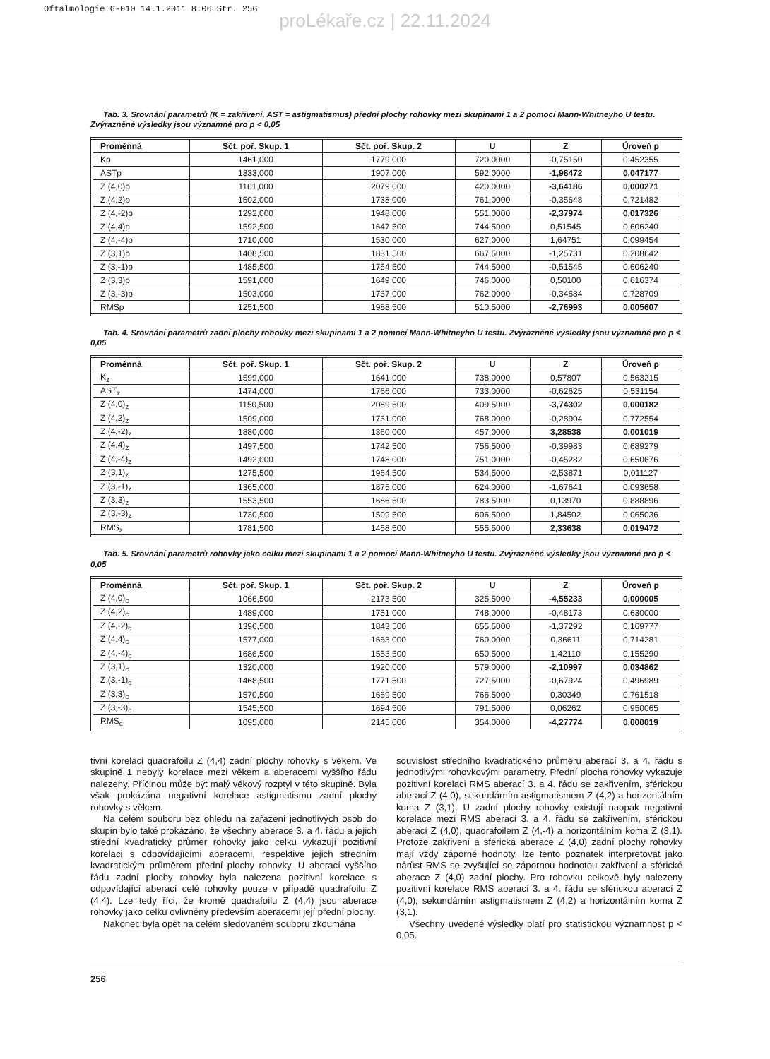Oftalmologie 6-010 14.1.2011 8:06 Str. 256
proLékaře.cz | 22.11.2024
Tab. 3. Srovnání parametrů (K = zakřivení, AST = astigmatismus) přední plochy rohovky mezi skupinami 1 a 2 pomocí Mann-Whitneyho U testu. Zvýrazněné výsledky jsou významné pro p < 0,05
| Proměnná | Sčt. poř. Skup. 1 | Sčt. poř. Skup. 2 | U | Z | Úroveň p |
| --- | --- | --- | --- | --- | --- |
| Kp | 1461,000 | 1779,000 | 720,0000 | -0,75150 | 0,452355 |
| ASTp | 1333,000 | 1907,000 | 592,0000 | -1,98472 | 0,047177 |
| Z (4,0)p | 1161,000 | 2079,000 | 420,0000 | -3,64186 | 0,000271 |
| Z (4,2)p | 1502,000 | 1738,000 | 761,0000 | -0,35648 | 0,721482 |
| Z (4,-2)p | 1292,000 | 1948,000 | 551,0000 | -2,37974 | 0,017326 |
| Z (4,4)p | 1592,500 | 1647,500 | 744,5000 | 0,51545 | 0,606240 |
| Z (4,-4)p | 1710,000 | 1530,000 | 627,0000 | 1,64751 | 0,099454 |
| Z (3,1)p | 1408,500 | 1831,500 | 667,5000 | -1,25731 | 0,208642 |
| Z (3,-1)p | 1485,500 | 1754,500 | 744,5000 | -0,51545 | 0,606240 |
| Z (3,3)p | 1591,000 | 1649,000 | 746,0000 | 0,50100 | 0,616374 |
| Z (3,-3)p | 1503,000 | 1737,000 | 762,0000 | -0,34684 | 0,728709 |
| RMSp | 1251,500 | 1988,500 | 510,5000 | -2,76993 | 0,005607 |
Tab. 4. Srovnání parametrů zadní plochy rohovky mezi skupinami 1 a 2 pomocí Mann-Whitneyho U testu. Zvýrazněné výsledky jsou významné pro p < 0,05
| Proměnná | Sčt. poř. Skup. 1 | Sčt. poř. Skup. 2 | U | Z | Úroveň p |
| --- | --- | --- | --- | --- | --- |
| K<sub>z</sub> | 1599,000 | 1641,000 | 738,0000 | 0,57807 | 0,563215 |
| AST<sub>z</sub> | 1474,000 | 1766,000 | 733,0000 | -0,62625 | 0,531154 |
| Z (4,0)<sub>z</sub> | 1150,500 | 2089,500 | 409,5000 | -3,74302 | 0,000182 |
| Z (4,2)<sub>z</sub> | 1509,000 | 1731,000 | 768,0000 | -0,28904 | 0,772554 |
| Z (4,-2)<sub>z</sub> | 1880,000 | 1360,000 | 457,0000 | 3,28538 | 0,001019 |
| Z (4,4)<sub>z</sub> | 1497,500 | 1742,500 | 756,5000 | -0,39983 | 0,689279 |
| Z (4,-4)<sub>z</sub> | 1492,000 | 1748,000 | 751,0000 | -0,45282 | 0,650676 |
| Z (3,1)<sub>z</sub> | 1275,500 | 1964,500 | 534,5000 | -2,53871 | 0,011127 |
| Z (3,-1)<sub>z</sub> | 1365,000 | 1875,000 | 624,0000 | -1,67641 | 0,093658 |
| Z (3,3)<sub>z</sub> | 1553,500 | 1686,500 | 783,5000 | 0,13970 | 0,888896 |
| Z (3,-3)<sub>z</sub> | 1730,500 | 1509,500 | 606,5000 | 1,84502 | 0,065036 |
| RMS<sub>z</sub> | 1781,500 | 1458,500 | 555,5000 | 2,33638 | 0,019472 |
Tab. 5. Srovnání parametrů rohovky jako celku mezi skupinami 1 a 2 pomocí Mann-Whitneyho U testu. Zvýrazněné výsledky jsou významné pro p < 0,05
| Proměnná | Sčt. poř. Skup. 1 | Sčt. poř. Skup. 2 | U | Z | Úroveň p |
| --- | --- | --- | --- | --- | --- |
| Z (4,0)<sub>c</sub> | 1066,500 | 2173,500 | 325,5000 | -4,55233 | 0,000005 |
| Z (4,2)<sub>c</sub> | 1489,000 | 1751,000 | 748,0000 | -0,48173 | 0,630000 |
| Z (4,-2)<sub>c</sub> | 1396,500 | 1843,500 | 655,5000 | -1,37292 | 0,169777 |
| Z (4,4)<sub>c</sub> | 1577,000 | 1663,000 | 760,0000 | 0,36611 | 0,714281 |
| Z (4,-4)<sub>c</sub> | 1686,500 | 1553,500 | 650,5000 | 1,42110 | 0,155290 |
| Z (3,1)<sub>c</sub> | 1320,000 | 1920,000 | 579,0000 | -2,10997 | 0,034862 |
| Z (3,-1)<sub>c</sub> | 1468,500 | 1771,500 | 727,5000 | -0,67924 | 0,496989 |
| Z (3,3)<sub>c</sub> | 1570,500 | 1669,500 | 766,5000 | 0,30349 | 0,761518 |
| Z (3,-3)<sub>c</sub> | 1545,500 | 1694,500 | 791,5000 | 0,06262 | 0,950065 |
| RMS<sub>c</sub> | 1095,000 | 2145,000 | 354,0000 | -4,27774 | 0,000019 |
tivní korelaci quadrafoilu Z (4,4) zadní plochy rohovky s věkem. Ve skupině 1 nebyly korelace mezi věkem a aberacemi vyššího řádu nalezeny. Příčinou může být malý věkový rozptyl v této skupině. Byla však prokázána negativní korelace astigmatismu zadní plochy rohovky s věkem.
Na celém souboru bez ohledu na zařazení jednotlivých osob do skupin bylo také prokázáno, že všechny aberace 3. a 4. řádu a jejich střední kvadratický průměr rohovky jako celku vykazují pozitivní korelaci s odpovídajícími aberacemi, respektive jejich středním kvadratickým průměrem přední plochy rohovky. U aberací vyššího řádu zadní plochy rohovky byla nalezena pozitivní korelace s odpovídající aberací celé rohovky pouze v případě quadrafoilu Z (4,4). Lze tedy říci, že kromě quadrafoilu Z (4,4) jsou aberace rohovky jako celku ovlivněny především aberacemi její přední plochy.
Nakonec byla opět na celém sledovaném souboru zkoumána
souvislost středního kvadratického průměru aberací 3. a 4. řádu s jednotlivými rohovkovými parametry. Přední plocha rohovky vykazuje pozitivní korelaci RMS aberací 3. a 4. řádu se zakřivením, sférickou aberací Z (4,0), sekundárním astigmatismem Z (4,2) a horizontálním koma Z (3,1). U zadní plochy rohovky existují naopak negativní korelace mezi RMS aberací 3. a 4. řádu se zakřivením, sférickou aberací Z (4,0), quadrafoilem Z (4,-4) a horizontálním koma Z (3,1). Protože zakřivení a sférická aberace Z (4,0) zadní plochy rohovky mají vždy záporné hodnoty, lze tento poznatek interpretovat jako nárůst RMS se zvyšující se zápornou hodnotou zakřivení a sférické aberace Z (4,0) zadní plochy. Pro rohovku celkově byly nalezeny pozitivní korelace RMS aberací 3. a 4. řádu se sférickou aberací Z (4,0), sekundárním astigmatismem Z (4,2) a horizontálním koma Z (3,1).
Všechny uvedené výsledky platí pro statistickou významnost p < 0,05.
256